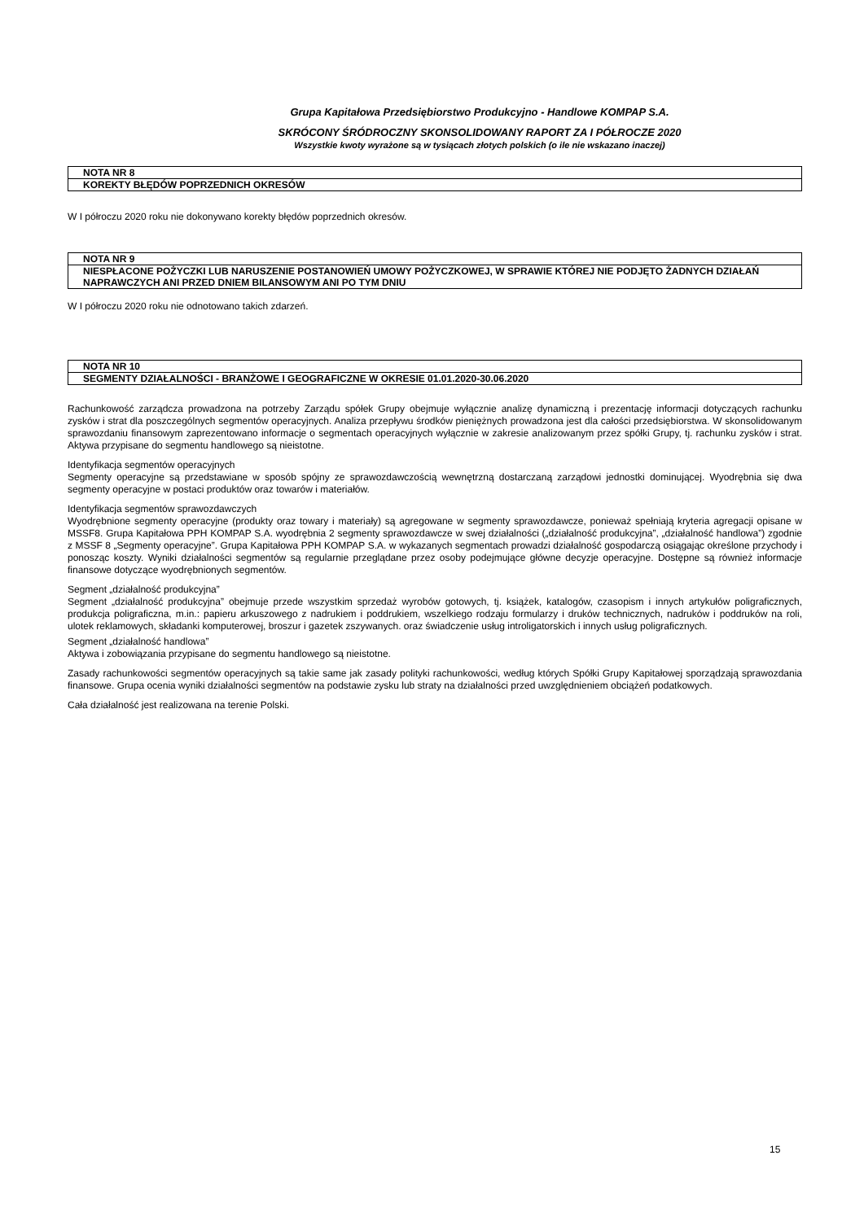Grupa Kapitałowa Przedsiębiorstwo Produkcyjno - Handlowe KOMPAP S.A.
SKRÓCONY ŚRÓDROCZNY SKONSOLIDOWANY RAPORT ZA I PÓŁROCZE 2020
Wszystkie kwoty wyrażone są w tysiącach złotych polskich (o ile nie wskazano inaczej)
NOTA NR 8
KOREKTY BŁĘDÓW POPRZEDNICH OKRESÓW
W I półroczu 2020 roku nie dokonywano korekty błędów poprzednich okresów.
NOTA NR 9
NIESPŁACONE POŻYCZKI LUB NARUSZENIE POSTANOWIEŃ UMOWY POŻYCZKOWEJ, W SPRAWIE KTÓREJ NIE PODJĘTO ŻADNYCH DZIAŁAŃ NAPRAWCZYCH ANI PRZED DNIEM BILANSOWYM ANI PO TYM DNIU
W I półroczu 2020 roku nie odnotowano takich zdarzeń.
NOTA NR 10
SEGMENTY DZIAŁALNOŚCI - BRANŻOWE I GEOGRAFICZNE W OKRESIE 01.01.2020-30.06.2020
Rachunkowość zarządcza prowadzona na potrzeby Zarządu spółek Grupy obejmuje wyłącznie analizę dynamiczną i prezentację informacji dotyczących rachunku zysków i strat dla poszczególnych segmentów operacyjnych. Analiza przepływu środków pieniężnych prowadzona jest dla całości przedsiębiorstwa. W skonsolidowanym sprawozdaniu finansowym zaprezentowano informacje o segmentach operacyjnych wyłącznie w zakresie analizowanym przez spółki Grupy, tj. rachunku zysków i strat. Aktywa przypisane do segmentu handlowego są nieistotne.
Identyfikacja segmentów operacyjnych
Segmenty operacyjne są przedstawiane w sposób spójny ze sprawozdawczością wewnętrzną dostarczaną zarządowi jednostki dominującej. Wyodrębnia się dwa segmenty operacyjne w postaci produktów oraz towarów i materiałów.
Identyfikacja segmentów sprawozdawczych
Wyodrębnione segmenty operacyjne (produkty oraz towary i materiały) są agregowane w segmenty sprawozdawcze, ponieważ spełniają kryteria agregacji opisane w MSSF8. Grupa Kapitałowa PPH KOMPAP S.A. wyodrębnia 2 segmenty sprawozdawcze w swej działalności („działalność produkcyjna”, „działalność handlowa”) zgodnie z MSSF 8 „Segmenty operacyjne”. Grupa Kapitałowa PPH KOMPAP S.A. w wykazanych segmentach prowadzi działalność gospodarczą osiągając określone przychody i ponosząc koszty. Wyniki działalności segmentów są regularnie przeglądane przez osoby podejmujące główne decyzje operacyjne. Dostępne są również informacje finansowe dotyczące wyodrębnionych segmentów.
Segment „działalność produkcyjna”
Segment „działalność produkcyjna” obejmuje przede wszystkim sprzedaż wyrobów gotowych, tj. książek, katalogów, czasopism i innych artykułów poligraficznych, produkcja poligraficzna, m.in.: papieru arkuszowego z nadrukiem i poddrukiem, wszelkiego rodzaju formularzy i druków technicznych, nadruków i poddruków na roli, ulotek reklamowych, składanki komputerowej, broszur i gazetek zszywanych. oraz świadczenie usług introligatorskich i innych usług poligraficznych.
Segment „działalność handlowa”
Aktywa i zobowiązania przypisane do segmentu handlowego są nieistotne.
Zasady rachunkowości segmentów operacyjnych są takie same jak zasady polityki rachunkowości, według których Spółki Grupy Kapitałowej sporządzają sprawozdania finansowe. Grupa ocenia wyniki działalności segmentów na podstawie zysku lub straty na działalności przed uwzględnieniem obciążeń podatkowych.
Cała działalność jest realizowana na terenie Polski.
15